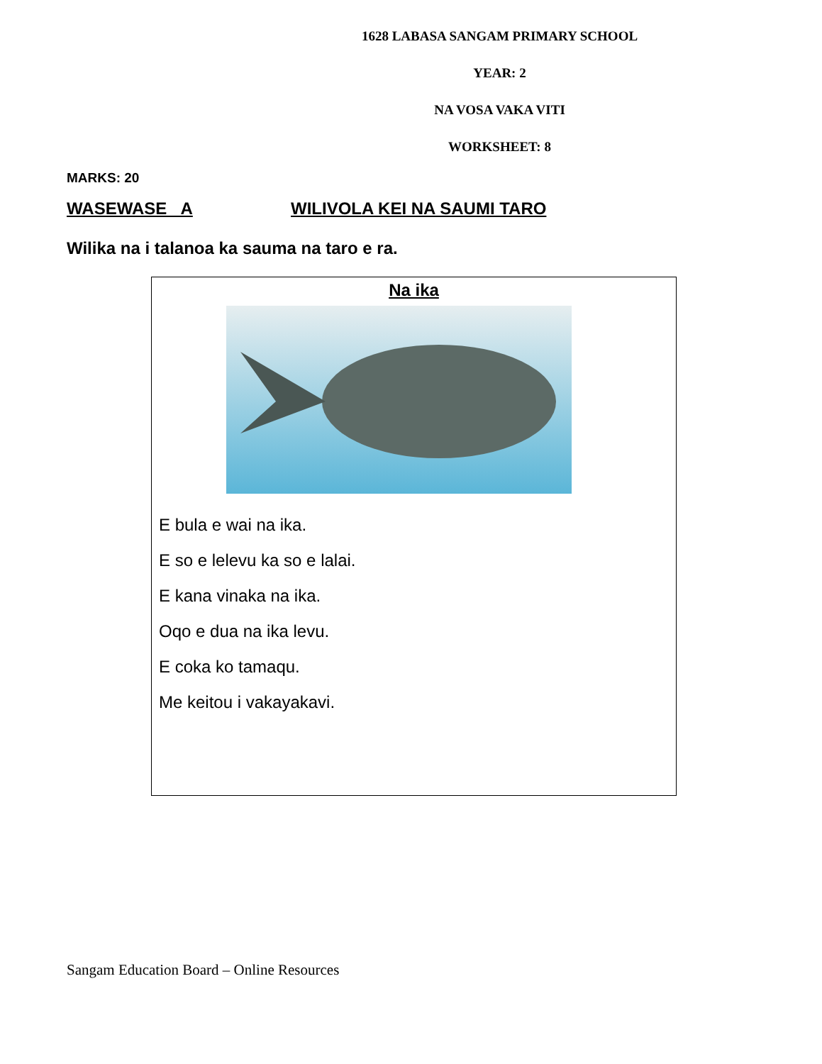1628 LABASA SANGAM PRIMARY SCHOOL
YEAR: 2
NA VOSA VAKA VITI
WORKSHEET: 8
MARKS: 20
WASEWASE A WILIVOLA KEI NA SAUMI TARO
Wilika na i talanoa ka sauma na taro e ra.
Na ika
E bula e wai na ika.
E so e lelevu ka so e lalai.
E kana vinaka na ika.
Oqo e dua na ika levu.
E coka ko tamaqu.
Me keitou i vakayakavi.
Sangam Education Board – Online Resources